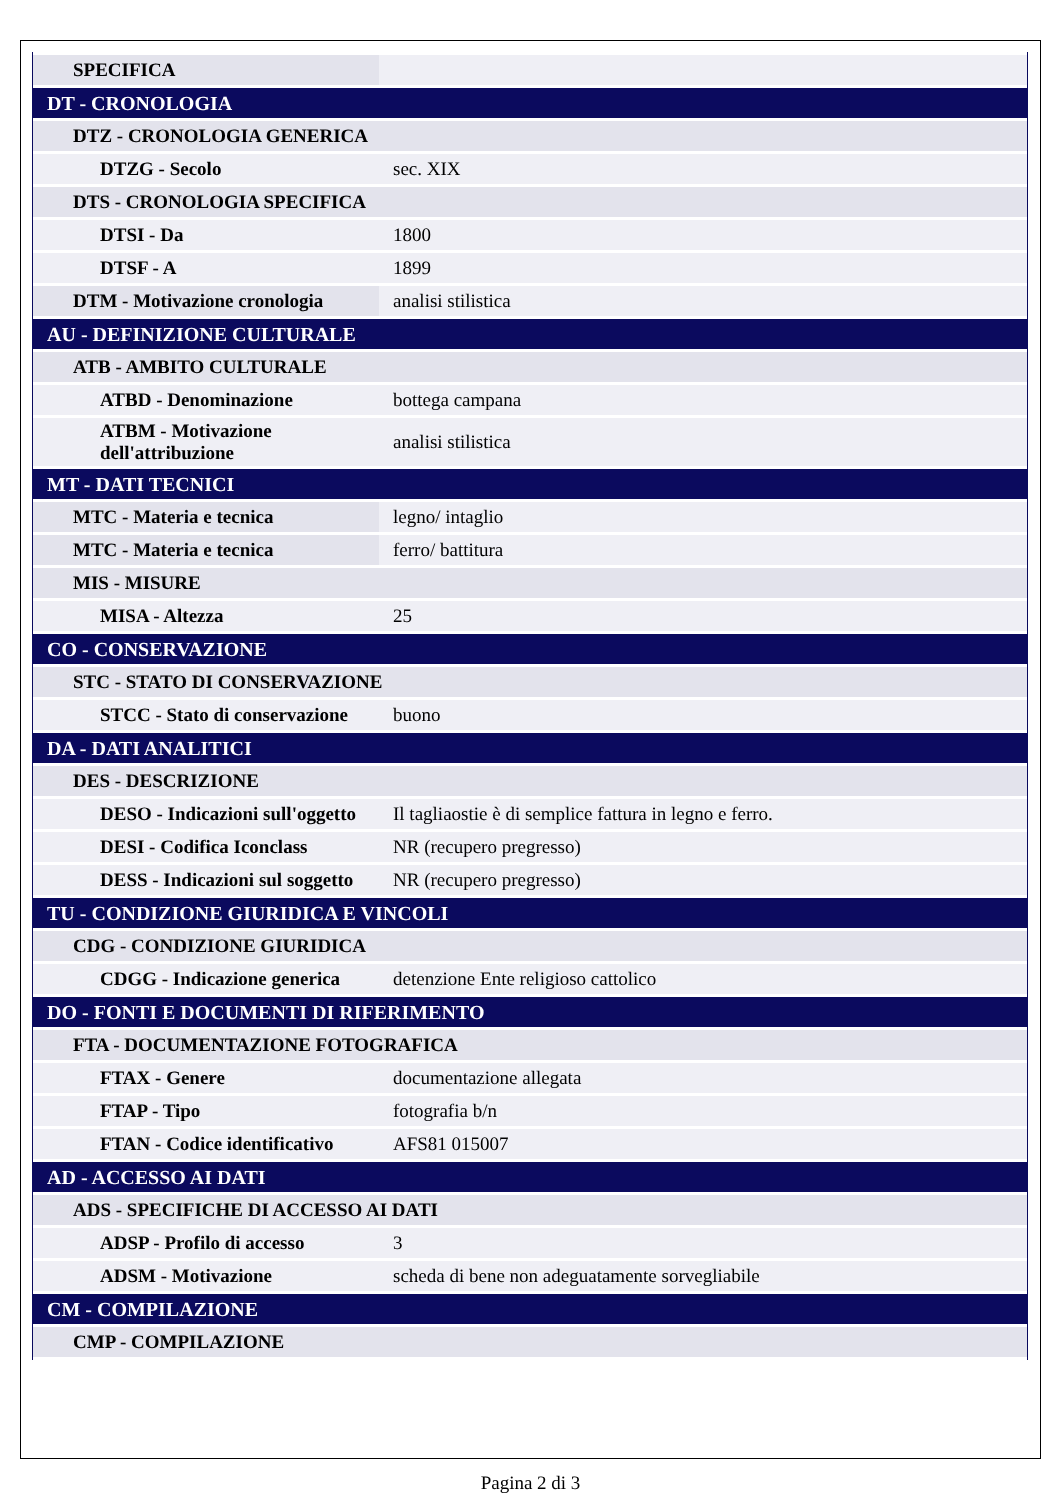| SPECIFICA | |
| DT - CRONOLOGIA | |
| DTZ - CRONOLOGIA GENERICA | |
| DTZG - Secolo | sec. XIX |
| DTS - CRONOLOGIA SPECIFICA | |
| DTSI - Da | 1800 |
| DTSF - A | 1899 |
| DTM - Motivazione cronologia | analisi stilistica |
| AU - DEFINIZIONE CULTURALE | |
| ATB - AMBITO CULTURALE | |
| ATBD - Denominazione | bottega campana |
| ATBM - Motivazione dell'attribuzione | analisi stilistica |
| MT - DATI TECNICI | |
| MTC - Materia e tecnica | legno/ intaglio |
| MTC - Materia e tecnica | ferro/ battitura |
| MIS - MISURE | |
| MISA - Altezza | 25 |
| CO - CONSERVAZIONE | |
| STC - STATO DI CONSERVAZIONE | |
| STCC - Stato di conservazione | buono |
| DA - DATI ANALITICI | |
| DES - DESCRIZIONE | |
| DESO - Indicazioni sull'oggetto | Il tagliaostie è di semplice fattura in legno e ferro. |
| DESI - Codifica Iconclass | NR (recupero pregresso) |
| DESS - Indicazioni sul soggetto | NR (recupero pregresso) |
| TU - CONDIZIONE GIURIDICA E VINCOLI | |
| CDG - CONDIZIONE GIURIDICA | |
| CDGG - Indicazione generica | detenzione Ente religioso cattolico |
| DO - FONTI E DOCUMENTI DI RIFERIMENTO | |
| FTA - DOCUMENTAZIONE FOTOGRAFICA | |
| FTAX - Genere | documentazione allegata |
| FTAP - Tipo | fotografia b/n |
| FTAN - Codice identificativo | AFS81 015007 |
| AD - ACCESSO AI DATI | |
| ADS - SPECIFICHE DI ACCESSO AI DATI | |
| ADSP - Profilo di accesso | 3 |
| ADSM - Motivazione | scheda di bene non adeguatamente sorvegliabile |
| CM - COMPILAZIONE | |
| CMP - COMPILAZIONE | |
Pagina 2 di 3